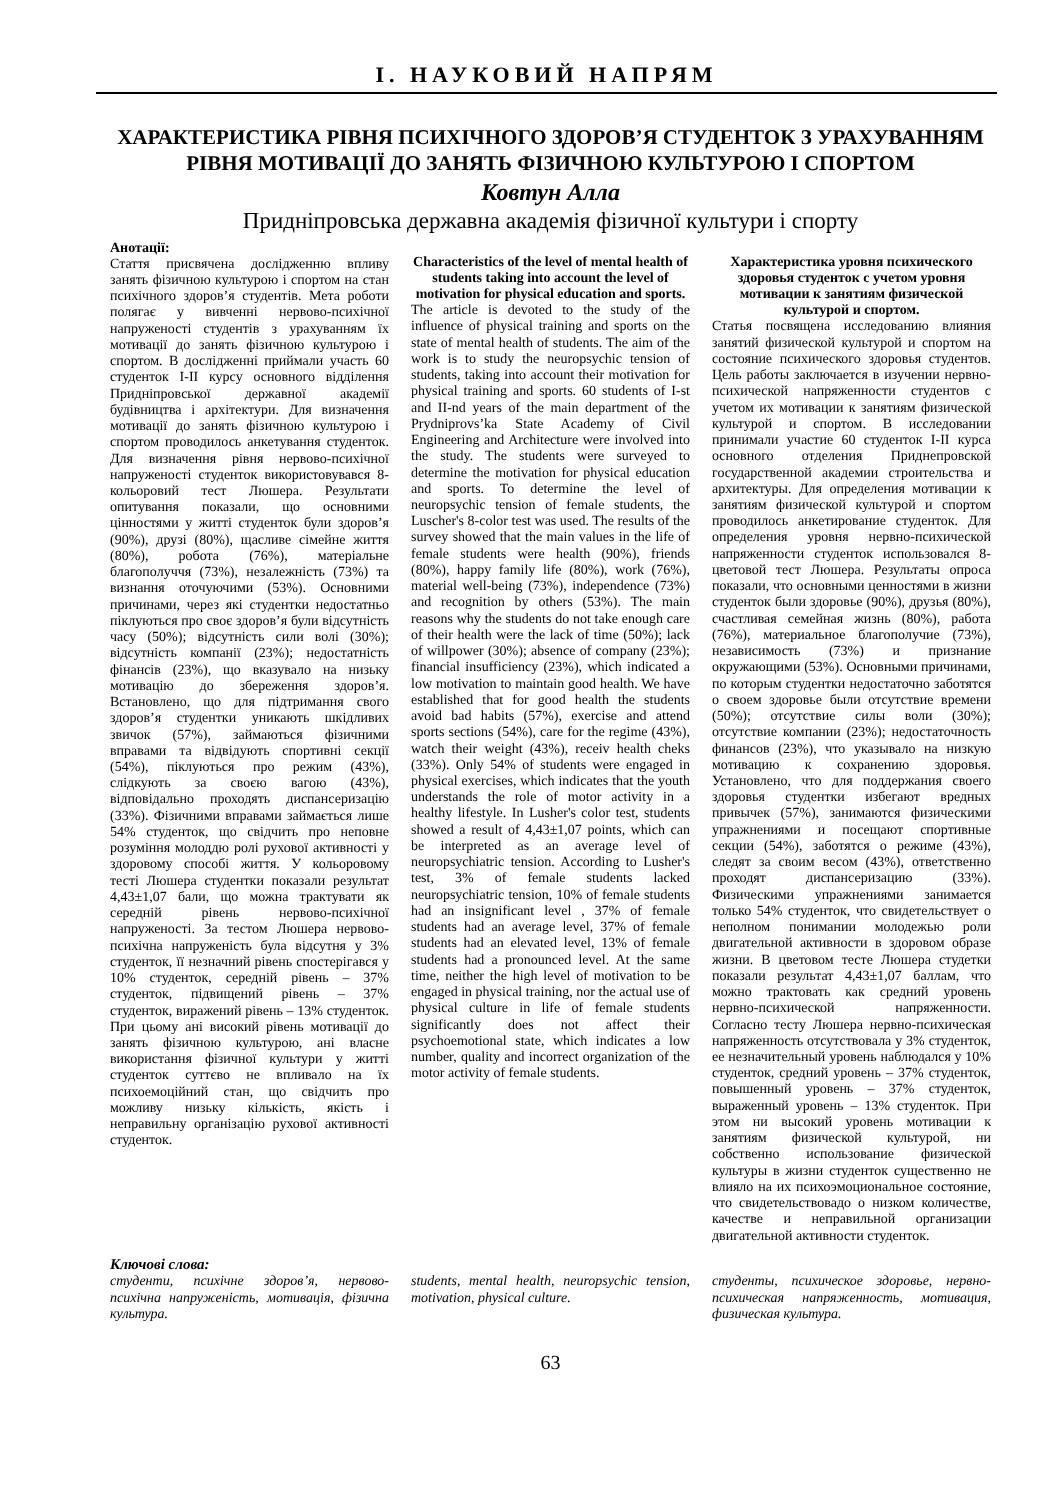І. НАУКОВИЙ НАПРЯМ
ХАРАКТЕРИСТИКА РІВНЯ ПСИХІЧНОГО ЗДОРОВ’Я СТУДЕНТОК З УРАХУВАННЯМ РІВНЯ МОТИВАЦІЇ ДО ЗАНЯТЬ ФІЗИЧНОЮ КУЛЬТУРОЮ І СПОРТОМ
Ковтун Алла
Придніпровська державна академія фізичної культури і спорту
Анотації:
Стаття присвячена дослідженню впливу занять фізичною культурою і спортом на стан психічного здоров’я студентів. Мета роботи полягає у вивченні нервово-психічної напруженості студентів з урахуванням їх мотивації до занять фізичною культурою і спортом. В дослідженні приймали участь 60 студенток I-II курсу основного відділення Придніпровської державної академії будівництва і архітектури. Для визначення мотивації до занять фізичною культурою і спортом проводилось анкетування студенток. Для визначення рівня нервово-психічної напруженості студенток використовувався 8-кольоровий тест Люшера. Результати опитування показали, що основними цінностями у житті студенток були здоров’я (90%), друзі (80%), щасливе сімейне життя (80%), робота (76%), матеріальне благополуччя (73%), незалежність (73%) та визнання оточуючими (53%). Основними причинами, через які студентки недостатньо піклуються про своє здоров’я були відсутність часу (50%); відсутність сили волі (30%); відсутність компанії (23%); недостатність фінансів (23%), що вказувало на низьку мотивацію до збереження здоров’я. Встановлено, що для підтримання свого здоров’я студентки уникають шкідливих звичок (57%), займаються фізичними вправами та відвідують спортивні секції (54%), піклуються про режим (43%), слідкують за своєю вагою (43%), відповідально проходять диспансеризацію (33%). Фізичними вправами займається лише 54% студенток, що свідчить про неповне розуміння молоддю ролі рухової активності у здоровому способі життя. У кольоровому тесті Люшера студентки показали результат 4,43±1,07 бали, що можна трактувати як середній рівень нервово-психічної напруженості. За тестом Люшера нервово-психічна напруженість була відсутня у 3% студенток, її незначний рівень спостерігався у 10% студенток, середній рівень – 37% студенток, підвищений рівень – 37% студенток, виражений рівень – 13% студенток. При цьому ані високий рівень мотивації до занять фізичною культурою, ані власне використання фізичної культури у житті студенток суттєво не впливало на їх психоемоційний стан, що свідчить про можливу низьку кількість, якість і неправильну організацію рухової активності студенток.
Characteristics of the level of mental health of students taking into account the level of motivation for physical education and sports.
The article is devoted to the study of the influence of physical training and sports on the state of mental health of students. The aim of the work is to study the neuropsychic tension of students, taking into account their motivation for physical training and sports. 60 students of I-st and II-nd years of the main department of the Prydniprovs’ka State Academy of Civil Engineering and Architecture were involved into the study. The students were surveyed to determine the motivation for physical education and sports. To determine the level of neuropsychic tension of female students, the Luscher's 8-color test was used. The results of the survey showed that the main values in the life of female students were health (90%), friends (80%), happy family life (80%), work (76%), material well-being (73%), independence (73%) and recognition by others (53%). The main reasons why the students do not take enough care of their health were the lack of time (50%); lack of willpower (30%); absence of company (23%); financial insufficiency (23%), which indicated a low motivation to maintain good health. We have established that for good health the students avoid bad habits (57%), exercise and attend sports sections (54%), care for the regime (43%), watch their weight (43%), receiv health cheks (33%). Only 54% of students were engaged in physical exercises, which indicates that the youth understands the role of motor activity in a healthy lifestyle. In Lusher's color test, students showed a result of 4,43±1,07 points, which can be interpreted as an average level of neuropsychiatric tension. According to Lusher's test, 3% of female students lacked neuropsychiatric tension, 10% of female students had an insignificant level , 37% of female students had an average level, 37% of female students had an elevated level, 13% of female students had a pronounced level. At the same time, neither the high level of motivation to be engaged in physical training, nor the actual use of physical culture in life of female students significantly does not affect their psychoemotional state, which indicates a low number, quality and incorrect organization of the motor activity of female students.
Характеристика уровня психического здоровья студенток с учетом уровня мотивации к занятиям физической культурой и спортом.
Статья посвящена исследованию влияния занятий физической культурой и спортом на состояние психического здоровья студентов. Цель работы заключается в изучении нервно-психической напряженности студентов с учетом их мотивации к занятиям физической культурой и спортом. В исследовании принимали участие 60 студенток I-II курса основного отделения Приднепровской государственной академии строительства и архитектуры. Для определения мотивации к занятиям физической культурой и спортом проводилось анкетирование студенток. Для определения уровня нервно-психической напряженности студенток использовался 8-цветовой тест Люшера. Результаты опроса показали, что основными ценностями в жизни студенток были здоровье (90%), друзья (80%), счастливая семейная жизнь (80%), работа (76%), материальное благополучие (73%), независимость (73%) и признание окружающими (53%). Основными причинами, по которым студентки недостаточно заботятся о своем здоровье были отсутствие времени (50%); отсутствие силы воли (30%); отсутствие компании (23%); недостаточность финансов (23%), что указывало на низкую мотивацию к сохранению здоровья. Установлено, что для поддержания своего здоровья студентки избегают вредных привычек (57%), занимаются физическими упражнениями и посещают спортивные секции (54%), заботятся о режиме (43%), следят за своим весом (43%), ответственно проходят диспансеризацию (33%). Физическими упражнениями занимается только 54% студенток, что свидетельствует о неполном понимании молодежью роли двигательной активности в здоровом образе жизни. В цветовом тесте Люшера студетки показали результат 4,43±1,07 баллам, что можно трактовать как средний уровень нервно-психической напряженности. Согласно тесту Люшера нервно-психическая напряженность отсутствовала у 3% студенток, ее незначительный уровень наблюдался у 10% студенток, средний уровень – 37% студенток, повышенный уровень – 37% студенток, выраженный уровень – 13% студенток. При этом ни высокий уровень мотивации к занятиям физической культурой, ни собственно использование физической культуры в жизни студенток существенно не влияло на их психоэмоциональное состояние, что свидетельствовадо о низком количестве, качестве и неправильной организации двигательной активности студенток.
Ключові слова:
студенти, психічне здоров’я, нервово-психічна напруженість, мотивація, фізична культура.
students, mental health, neuropsychic tension, motivation, physical culture.
студенты, психическое здоровье, нервно-психическая напряженность, мотивация, физическая культура.
63